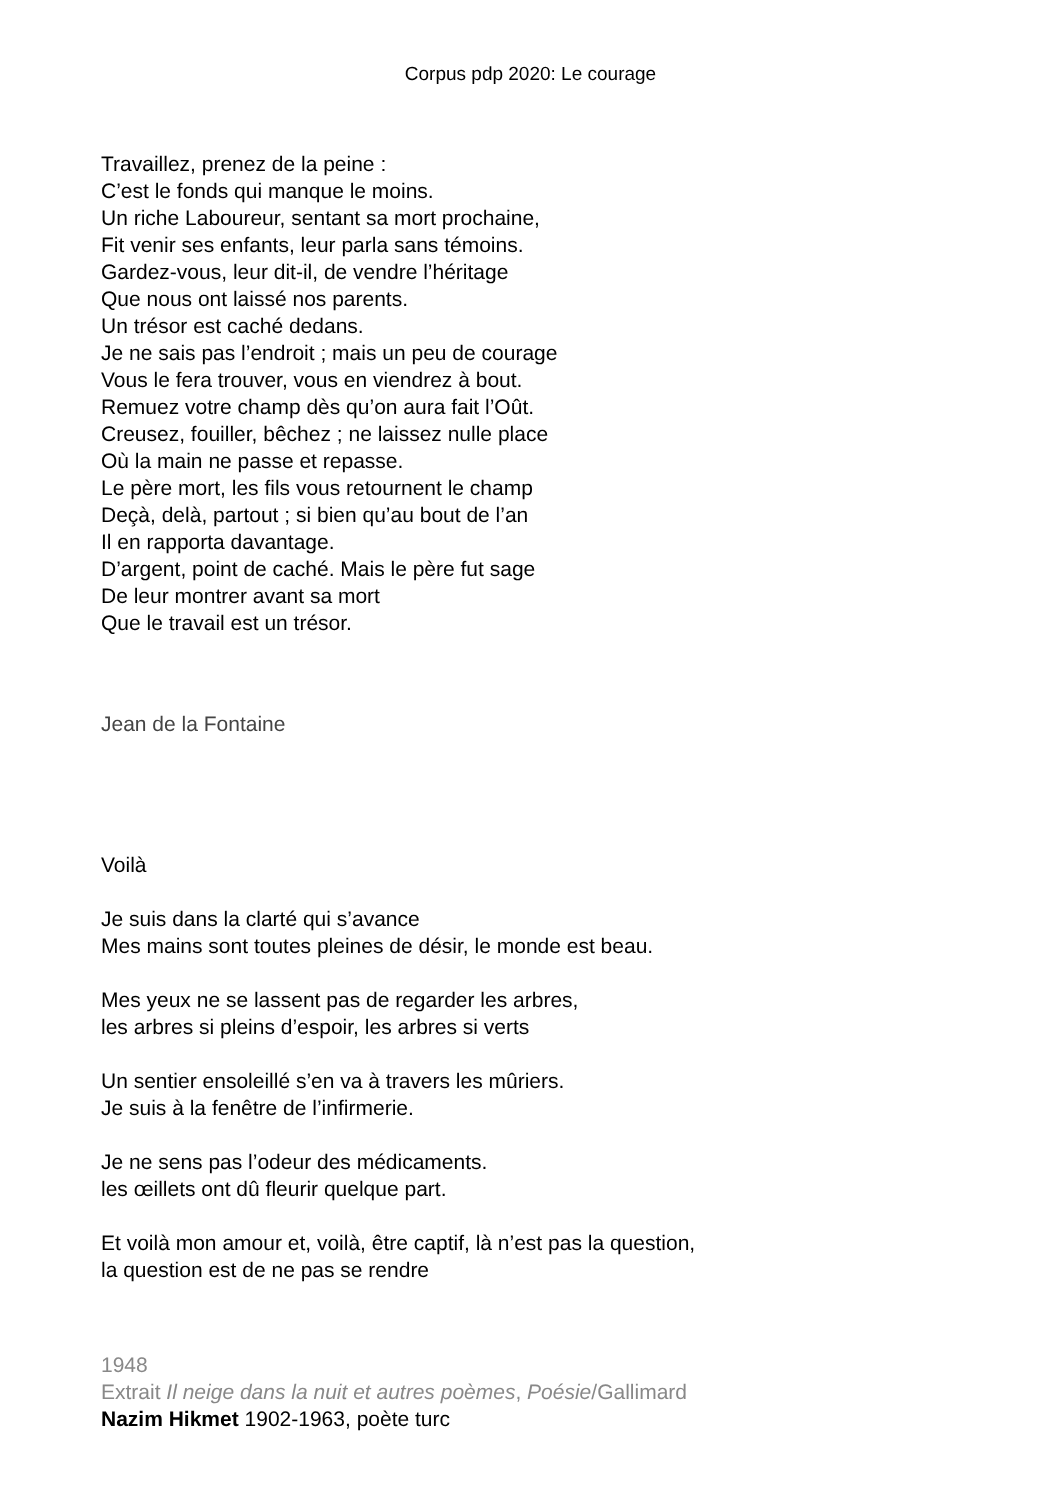Corpus pdp 2020: Le courage
Travaillez, prenez de la peine :
C’est le fonds qui manque le moins.
Un riche Laboureur, sentant sa mort prochaine,
Fit venir ses enfants, leur parla sans témoins.
Gardez-vous, leur dit-il, de vendre l’héritage
Que nous ont laissé nos parents.
Un trésor est caché dedans.
Je ne sais pas l’endroit ; mais un peu de courage
Vous le fera trouver, vous en viendrez à bout.
Remuez votre champ dès qu’on aura fait l’Oût.
Creusez, fouiller, bêchez ; ne laissez nulle place
Où la main ne passe et repasse.
Le père mort, les fils vous retournent le champ
Deçà, delà, partout ; si bien qu’au bout de l’an
Il en rapporta davantage.
D’argent, point de caché. Mais le père fut sage
De leur montrer avant sa mort
Que le travail est un trésor.
Jean de la Fontaine
Voilà
Je suis dans la clarté qui s’avance
Mes mains sont toutes pleines de désir, le monde est beau.
Mes yeux ne se lassent pas de regarder les arbres,
les arbres si pleins d’espoir, les arbres si verts
Un sentier ensoleillé s’en va à travers les mûriers.
Je suis à la fenêtre de l’infirmerie.
Je ne sens pas l’odeur des médicaments.
les œillets ont dû fleurir quelque part.
Et voilà mon amour et, voilà, être captif, là n’est pas la question,
la question est de ne pas se rendre
1948
Extrait Il neige dans la nuit et autres poèmes, Poésie/Gallimard
Nazim Hikmet 1902-1963, poète turc